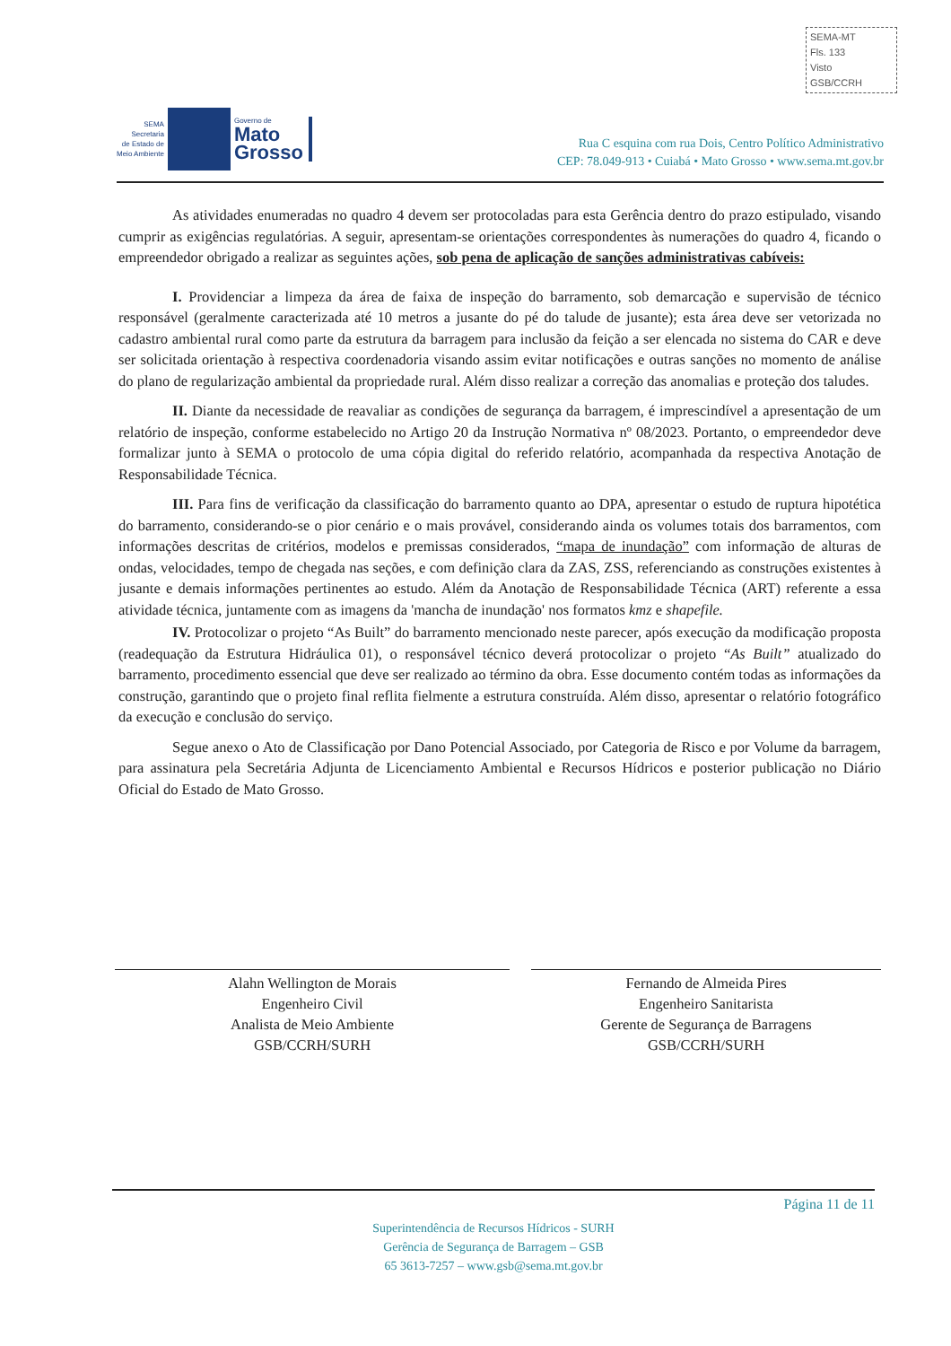SEMA-MT
Fls. 133
Visto
GSB/CCRH
SEMA
Secretaria
de Estado de
Meio Ambiente
Governo de
Mato
Grosso
Rua C esquina com rua Dois, Centro Político Administrativo
CEP: 78.049-913 • Cuiabá • Mato Grosso • www.sema.mt.gov.br
As atividades enumeradas no quadro 4 devem ser protocoladas para esta Gerência dentro do prazo estipulado, visando cumprir as exigências regulatórias. A seguir, apresentam-se orientações correspondentes às numerações do quadro 4, ficando o empreendedor obrigado a realizar as seguintes ações, sob pena de aplicação de sanções administrativas cabíveis:
I. Providenciar a limpeza da área de faixa de inspeção do barramento, sob demarcação e supervisão de técnico responsável (geralmente caracterizada até 10 metros a jusante do pé do talude de jusante); esta área deve ser vetorizada no cadastro ambiental rural como parte da estrutura da barragem para inclusão da feição a ser elencada no sistema do CAR e deve ser solicitada orientação à respectiva coordenadoria visando assim evitar notificações e outras sanções no momento de análise do plano de regularização ambiental da propriedade rural. Além disso realizar a correção das anomalias e proteção dos taludes.
II. Diante da necessidade de reavaliar as condições de segurança da barragem, é imprescindível a apresentação de um relatório de inspeção, conforme estabelecido no Artigo 20 da Instrução Normativa nº 08/2023. Portanto, o empreendedor deve formalizar junto à SEMA o protocolo de uma cópia digital do referido relatório, acompanhada da respectiva Anotação de Responsabilidade Técnica.
III. Para fins de verificação da classificação do barramento quanto ao DPA, apresentar o estudo de ruptura hipotética do barramento, considerando-se o pior cenário e o mais provável, considerando ainda os volumes totais dos barramentos, com informações descritas de critérios, modelos e premissas considerados, “mapa de inundação” com informação de alturas de ondas, velocidades, tempo de chegada nas seções, e com definição clara da ZAS, ZSS, referenciando as construções existentes à jusante e demais informações pertinentes ao estudo. Além da Anotação de Responsabilidade Técnica (ART) referente a essa atividade técnica, juntamente com as imagens da 'mancha de inundação' nos formatos kmz e shapefile.
IV. Protocolizar o projeto “As Built” do barramento mencionado neste parecer, após execução da modificação proposta (readequação da Estrutura Hidráulica 01), o responsável técnico deverá protocolizar o projeto “As Built” atualizado do barramento, procedimento essencial que deve ser realizado ao término da obra. Esse documento contém todas as informações da construção, garantindo que o projeto final reflita fielmente a estrutura construída. Além disso, apresentar o relatório fotográfico da execução e conclusão do serviço.
Segue anexo o Ato de Classificação por Dano Potencial Associado, por Categoria de Risco e por Volume da barragem, para assinatura pela Secretária Adjunta de Licenciamento Ambiental e Recursos Hídricos e posterior publicação no Diário Oficial do Estado de Mato Grosso.
Alahn Wellington de Morais
Engenheiro Civil
Analista de Meio Ambiente
GSB/CCRH/SURH
Fernando de Almeida Pires
Engenheiro Sanitarista
Gerente de Segurança de Barragens
GSB/CCRH/SURH
Página 11 de 11
Superintendência de Recursos Hídricos - SURH
Gerência de Segurança de Barragem – GSB
65 3613-7257 – www.gsb@sema.mt.gov.br